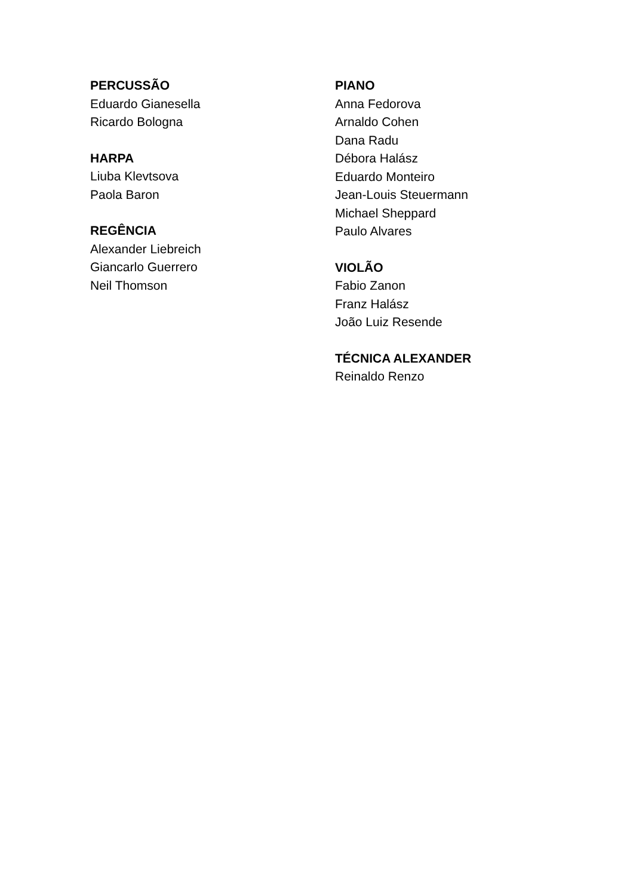PERCUSSÃO
Eduardo Gianesella
Ricardo Bologna
HARPA
Liuba Klevtsova
Paola Baron
REGÊNCIA
Alexander Liebreich
Giancarlo Guerrero
Neil Thomson
PIANO
Anna Fedorova
Arnaldo Cohen
Dana Radu
Débora Halász
Eduardo Monteiro
Jean-Louis Steuermann
Michael Sheppard
Paulo Alvares
VIOLÃO
Fabio Zanon
Franz Halász
João Luiz Resende
TÉCNICA ALEXANDER
Reinaldo Renzo